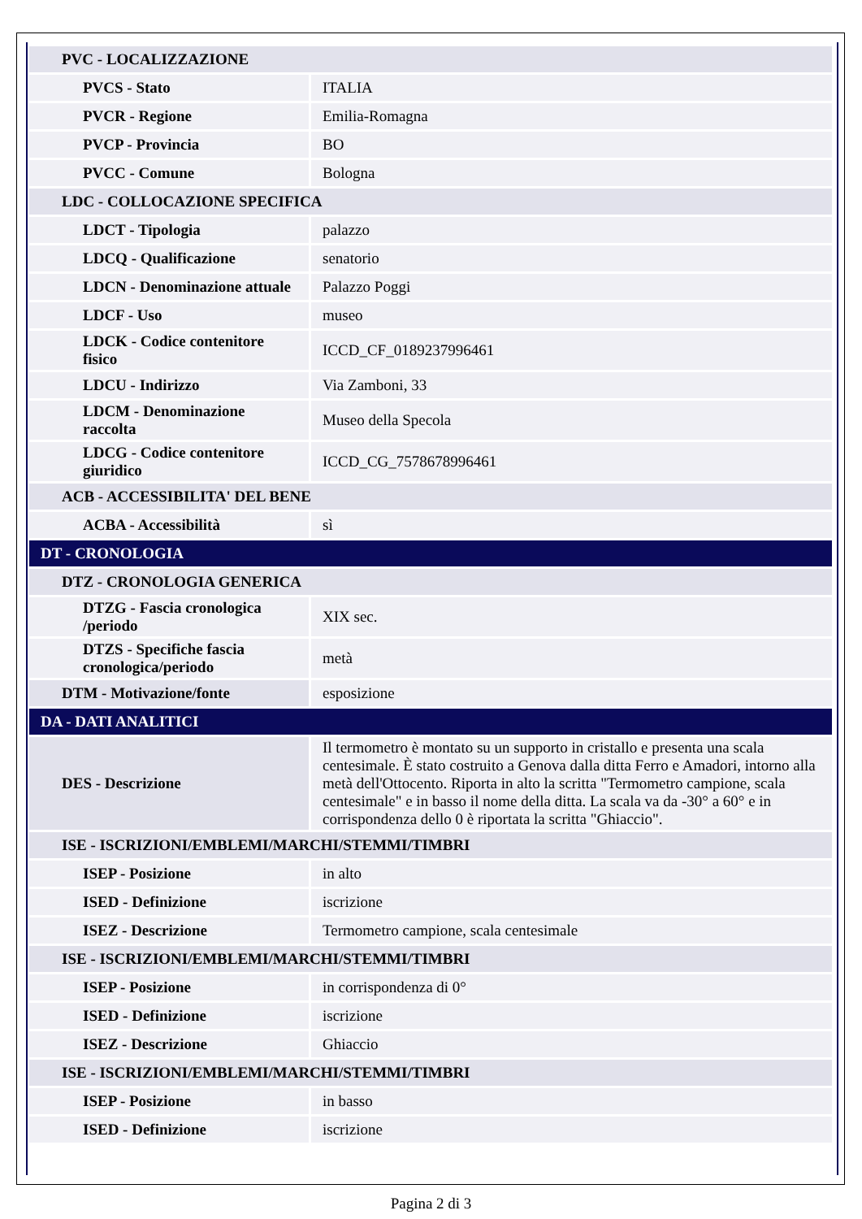| PVC - LOCALIZZAZIONE | |
| PVCS - Stato | ITALIA |
| PVCR - Regione | Emilia-Romagna |
| PVCP - Provincia | BO |
| PVCC - Comune | Bologna |
| LDC - COLLOCAZIONE SPECIFICA | |
| LDCT - Tipologia | palazzo |
| LDCQ - Qualificazione | senatorio |
| LDCN - Denominazione attuale | Palazzo Poggi |
| LDCF - Uso | museo |
| LDCK - Codice contenitore fisico | ICCD_CF_0189237996461 |
| LDCU - Indirizzo | Via Zamboni, 33 |
| LDCM - Denominazione raccolta | Museo della Specola |
| LDCG - Codice contenitore giuridico | ICCD_CG_7578678996461 |
| ACB - ACCESSIBILITA' DEL BENE | |
| ACBA - Accessibilità | sì |
| DT - CRONOLOGIA | |
| DTZ - CRONOLOGIA GENERICA | |
| DTZG - Fascia cronologica /periodo | XIX sec. |
| DTZS - Specifiche fascia cronologica/periodo | metà |
| DTM - Motivazione/fonte | esposizione |
| DA - DATI ANALITICI | |
| DES - Descrizione | Il termometro è montato su un supporto in cristallo e presenta una scala centesimale. È stato costruito a Genova dalla ditta Ferro e Amadori, intorno alla metà dell'Ottocento. Riporta in alto la scritta "Termometro campione, scala centesimale" e in basso il nome della ditta. La scala va da -30° a 60° e in corrispondenza dello 0 è riportata la scritta "Ghiaccio". |
| ISE - ISCRIZIONI/EMBLEMI/MARCHI/STEMMI/TIMBRI | |
| ISEP - Posizione | in alto |
| ISED - Definizione | iscrizione |
| ISEZ - Descrizione | Termometro campione, scala centesimale |
| ISE - ISCRIZIONI/EMBLEMI/MARCHI/STEMMI/TIMBRI | |
| ISEP - Posizione | in corrispondenza di 0° |
| ISED - Definizione | iscrizione |
| ISEZ - Descrizione | Ghiaccio |
| ISE - ISCRIZIONI/EMBLEMI/MARCHI/STEMMI/TIMBRI | |
| ISEP - Posizione | in basso |
| ISED - Definizione | iscrizione |
Pagina 2 di 3